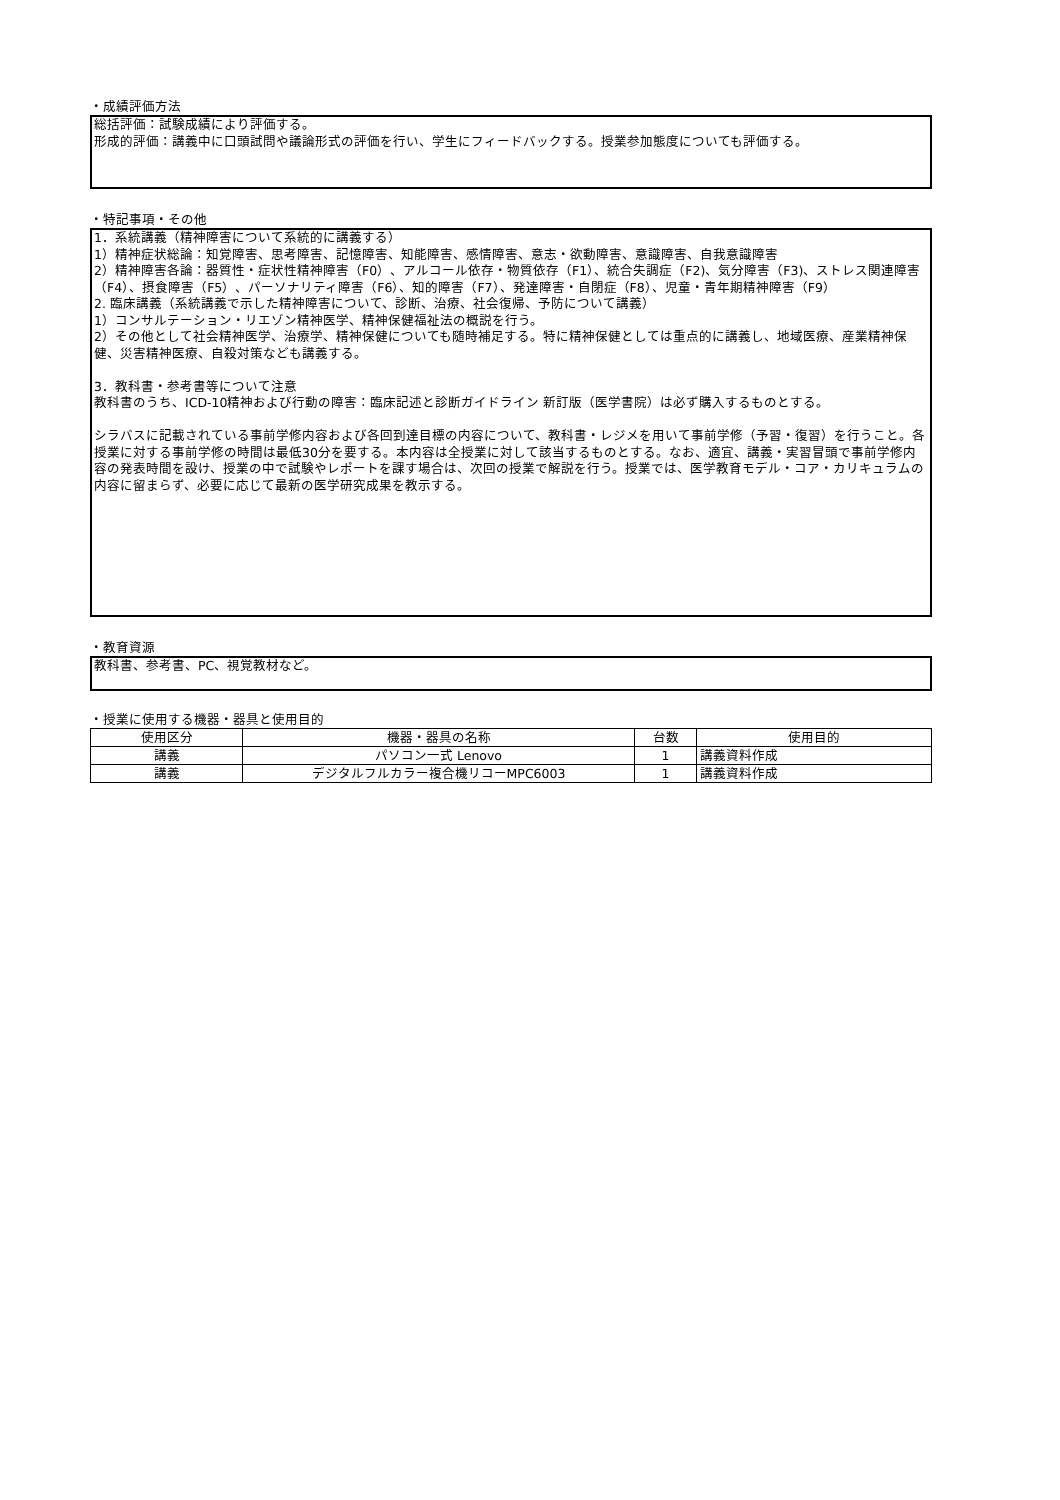・成績評価方法
総括評価：試験成績により評価する。
形成的評価：講義中に口頭試問や議論形式の評価を行い、学生にフィードバックする。授業参加態度についても評価する。
・特記事項・その他
1．系統講義（精神障害について系統的に講義する）
1）精神症状総論：知覚障害、思考障害、記憶障害、知能障害、感情障害、意志・欲動障害、意識障害、自我意識障害
2）精神障害各論：器質性・症状性精神障害（F0）、アルコール依存・物質依存（F1）、統合失調症（F2)、気分障害（F3)、ストレス関連障害（F4）、摂食障害（F5）、パーソナリティ障害（F6）、知的障害（F7）、発達障害・自閉症（F8）、児童・青年期精神障害（F9）
2. 臨床講義（系統講義で示した精神障害について、診断、治療、社会復帰、予防について講義）
1）コンサルテーション・リエゾン精神医学、精神保健福祉法の概説を行う。
2）その他として社会精神医学、治療学、精神保健についても随時補足する。特に精神保健としては重点的に講義し、地域医療、産業精神保健、災害精神医療、自殺対策なども講義する。
3．教科書・参考書等について注意
教科書のうち、ICD-10精神および行動の障害：臨床記述と診断ガイドライン 新訂版（医学書院）は必ず購入するものとする。
シラバスに記載されている事前学修内容および各回到達目標の内容について、教科書・レジメを用いて事前学修（予習・復習）を行うこと。各授業に対する事前学修の時間は最低30分を要する。本内容は全授業に対して該当するものとする。なお、適宜、講義・実習冒頭で事前学修内容の発表時間を設け、授業の中で試験やレポートを課す場合は、次回の授業で解説を行う。授業では、医学教育モデル・コア・カリキュラムの内容に留まらず、必要に応じて最新の医学研究成果を教示する。
・教育資源
教科書、参考書、PC、視覚教材など。
・授業に使用する機器・器具と使用目的
| 使用区分 | 機器・器具の名称 | 台数 | 使用目的 |
| --- | --- | --- | --- |
| 講義 | パソコン一式 Lenovo | 1 | 講義資料作成 |
| 講義 | デジタルフルカラー複合機リコーMPC6003 | 1 | 講義資料作成 |